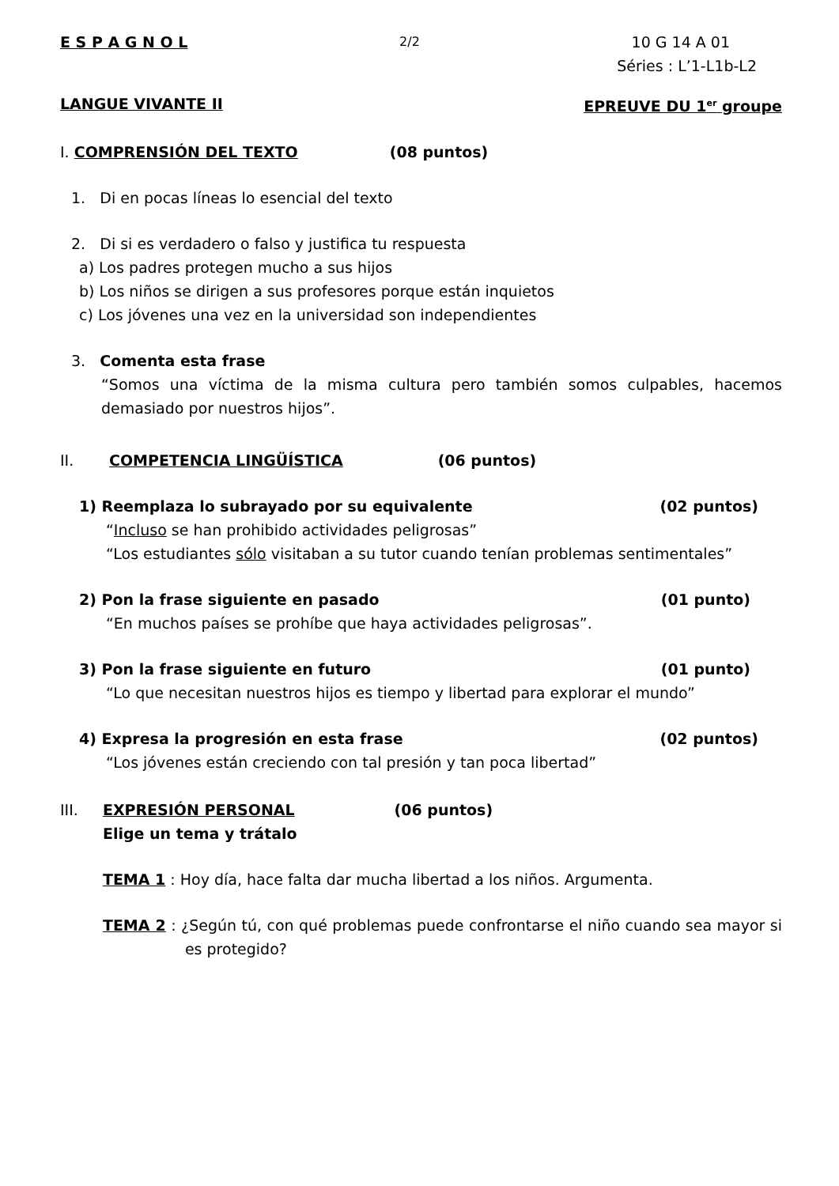E S P A G N O L 2/2 10 G 14 A 01
Séries : L’1-L1b-L2
LANGUE VIVANTE II EPREUVE DU 1<sup>er</sup> groupe
I. COMPRENSIÓN DEL TEXTO (08 puntos)
1. Di en pocas líneas lo esencial del texto
2. Di si es verdadero o falso y justifica tu respuesta
a) Los padres protegen mucho a sus hijos
b) Los niños se dirigen a sus profesores porque están inquietos
c) Los jóvenes una vez en la universidad son independientes
3. Comenta esta frase
“Somos una víctima de la misma cultura pero también somos culpables, hacemos demasiado por nuestros hijos”.
II. COMPETENCIA LINGÜÍSTICA (06 puntos)
1) Reemplaza lo subrayado por su equivalente (02 puntos)
“Incluso se han prohibido actividades peligrosas”
“Los estudiantes sólo visitaban a su tutor cuando tenían problemas sentimentales”
2) Pon la frase siguiente en pasado (01 punto)
“En muchos países se prohíbe que haya actividades peligrosas”.
3) Pon la frase siguiente en futuro (01 punto)
“Lo que necesitan nuestros hijos es tiempo y libertad para explorar el mundo”
4) Expresa la progresión en esta frase (02 puntos)
“Los jóvenes están creciendo con tal presión y tan poca libertad”
III. EXPRESIÓN PERSONAL (06 puntos)
Elige un tema y trátalo
TEMA 1 : Hoy día, hace falta dar mucha libertad a los niños. Argumenta.
TEMA 2 : ¿Según tú, con qué problemas puede confrontarse el niño cuando sea mayor si es protegido?